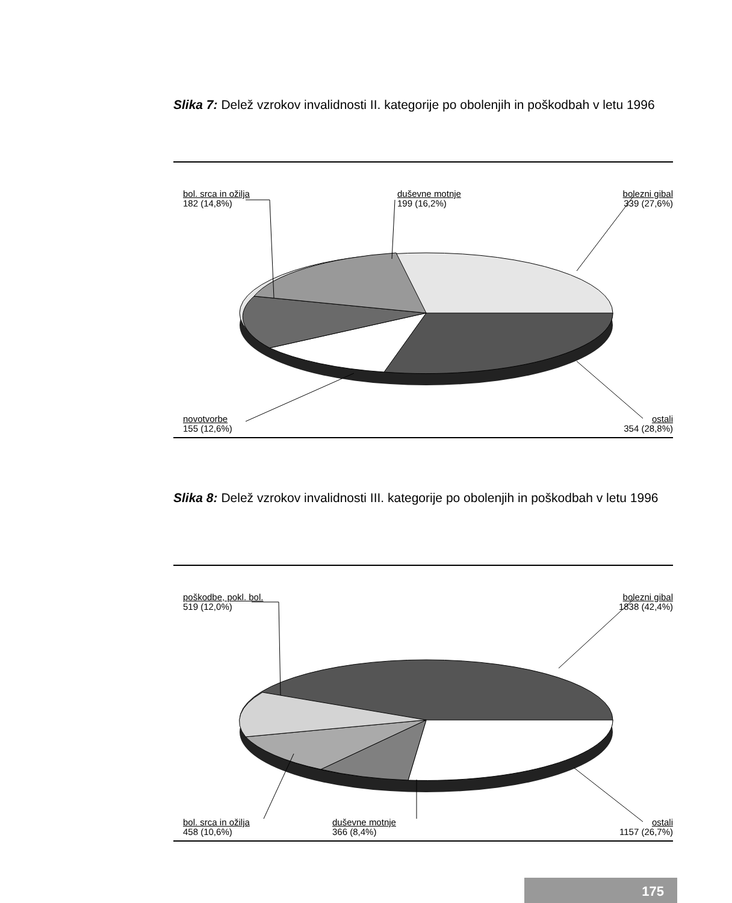Slika 7: Delež vzrokov invalidnosti II. kategorije po obolenjih in poškodbah v letu 1996
bol. srca in ožilja
182 (14,8%)
duševne motnje
199 (16,2%)
bolezni gibal
339 (27,6%)
novotvorbe
155 (12,6%)
ostali
354 (28,8%)
Slika 8: Delež vzrokov invalidnosti III. kategorije po obolenjih in poškodbah v letu 1996
poškodbe, pokl. bol.
519 (12,0%)
bolezni gibal
1838 (42,4%)
bol. srca in ožilja
458 (10,6%)
duševne motnje
366 (8,4%)
ostali
1157 (26,7%)
175